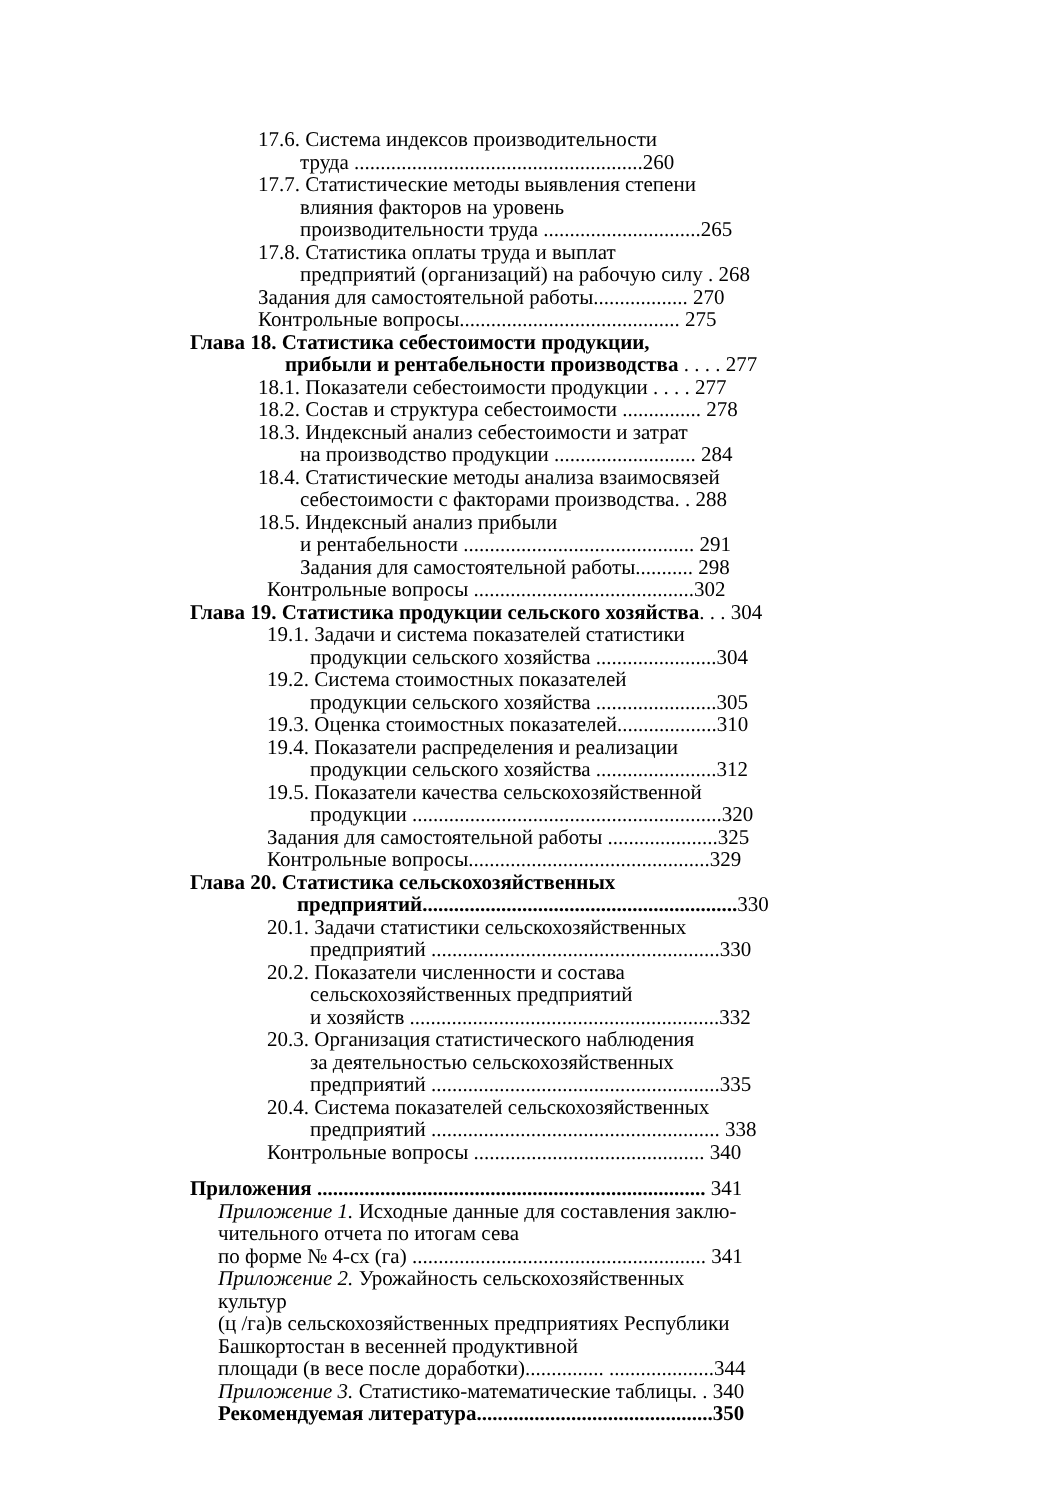17.6. Система индексов производительности
труда .......................................................260
17.7. Статистические методы выявления степени
влияния факторов на уровень
производительности труда ..............................265
17.8. Статистика оплаты труда и выплат
предприятий (организаций) на рабочую силу . 268
Задания для самостоятельной работы.................. 270
Контрольные вопросы.......................................... 275
Глава 18. Статистика себестоимости продукции,
прибыли и рентабельности производства . . . . 277
18.1. Показатели себестоимости продукции . . . . 277
18.2. Состав и структура себестоимости ............... 278
18.3. Индексный анализ себестоимости и затрат
на производство продукции ........................... 284
18.4. Статистические методы анализа взаимосвязей
себестоимости с факторами производства. . 288
18.5. Индексный анализ прибыли
и рентабельности ............................................ 291
Задания для самостоятельной работы........... 298
Контрольные вопросы ..........................................302
Глава 19. Статистика продукции сельского хозяйства. . . 304
19.1. Задачи и система показателей статистики
продукции сельского хозяйства .......................304
19.2. Система стоимостных показателей
продукции сельского хозяйства .......................305
19.3. Оценка стоимостных показателей...................310
19.4. Показатели распределения и реализации
продукции сельского хозяйства .......................312
19.5. Показатели качества сельскохозяйственной
продукции ...........................................................320
Задания для самостоятельной работы .....................325
Контрольные вопросы..............................................329
Глава 20. Статистика сельскохозяйственных
предприятий............................................................ 330
20.1. Задачи статистики сельскохозяйственных
предприятий .......................................................330
20.2. Показатели численности и состава
сельскохозяйственных предприятий
и хозяйств ...........................................................332
20.3. Организация статистического наблюдения
за деятельностью сельскохозяйственных
предприятий .......................................................335
20.4. Система показателей сельскохозяйственных
предприятий ....................................................... 338
Контрольные вопросы ............................................ 340
Приложения .......................................................................... 341
Приложение 1. Исходные данные для составления заклю-
чительного отчета по итогам сева
по форме № 4-сх (га) ........................................................ 341
Приложение 2. Урожайность сельскохозяйственных
культур
(ц /га)в сельскохозяйственных предприятиях Республики
Башкортостан в весенней продуктивной
площади (в весе после доработки)............... ....................344
Приложение 3. Статистико-математические таблицы. . 340
Рекомендуемая литература.............................................350